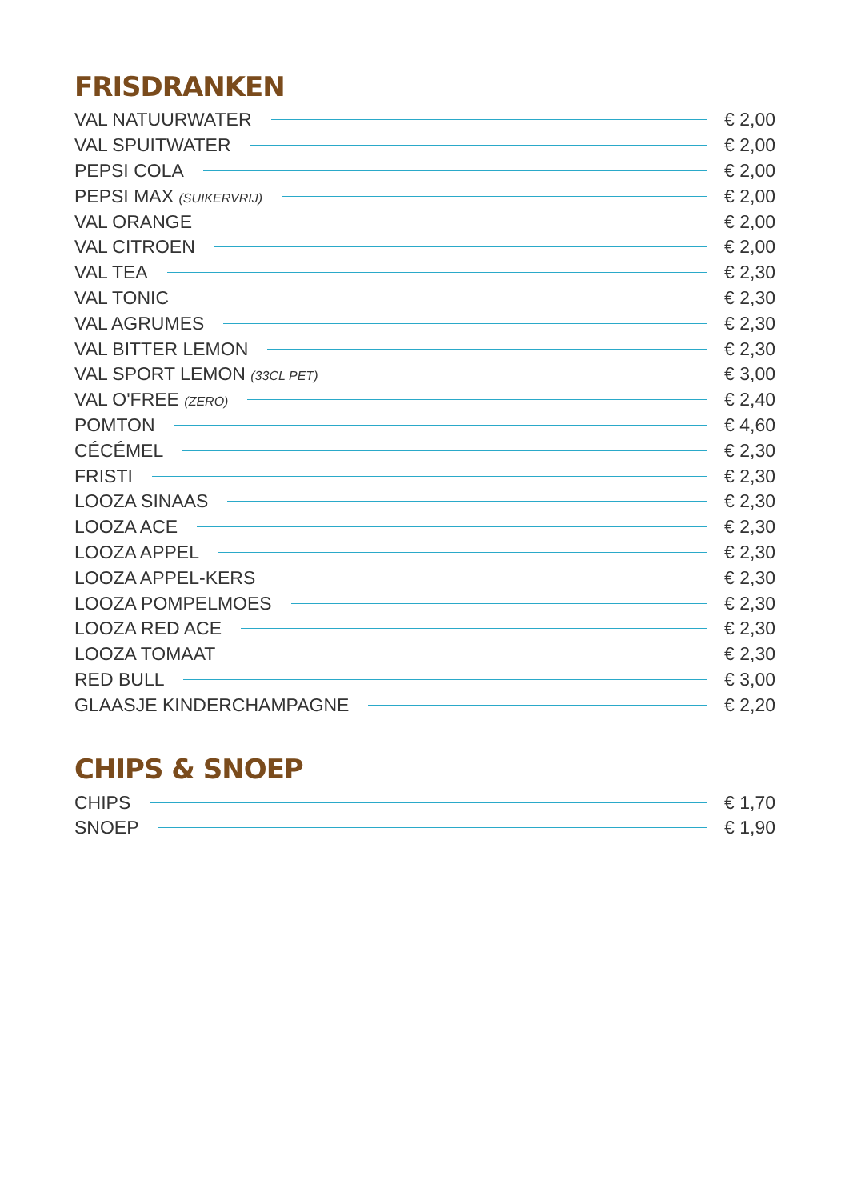FRISDRANKEN
VAL NATUURWATER € 2,00
VAL SPUITWATER € 2,00
PEPSI COLA € 2,00
PEPSI MAX (SUIKERVRIJ) € 2,00
VAL ORANGE € 2,00
VAL CITROEN € 2,00
VAL TEA € 2,30
VAL TONIC € 2,30
VAL AGRUMES € 2,30
VAL BITTER LEMON € 2,30
VAL SPORT LEMON (33CL PET) € 3,00
VAL O'FREE (ZERO) € 2,40
POMTON € 4,60
CÉCÉMEL € 2,30
FRISTI € 2,30
LOOZA SINAAS € 2,30
LOOZA ACE € 2,30
LOOZA APPEL € 2,30
LOOZA APPEL-KERS € 2,30
LOOZA POMPELMOES € 2,30
LOOZA RED ACE € 2,30
LOOZA TOMAAT € 2,30
RED BULL € 3,00
GLAASJE KINDERCHAMPAGNE € 2,20
CHIPS & SNOEP
CHIPS € 1,70
SNOEP € 1,90